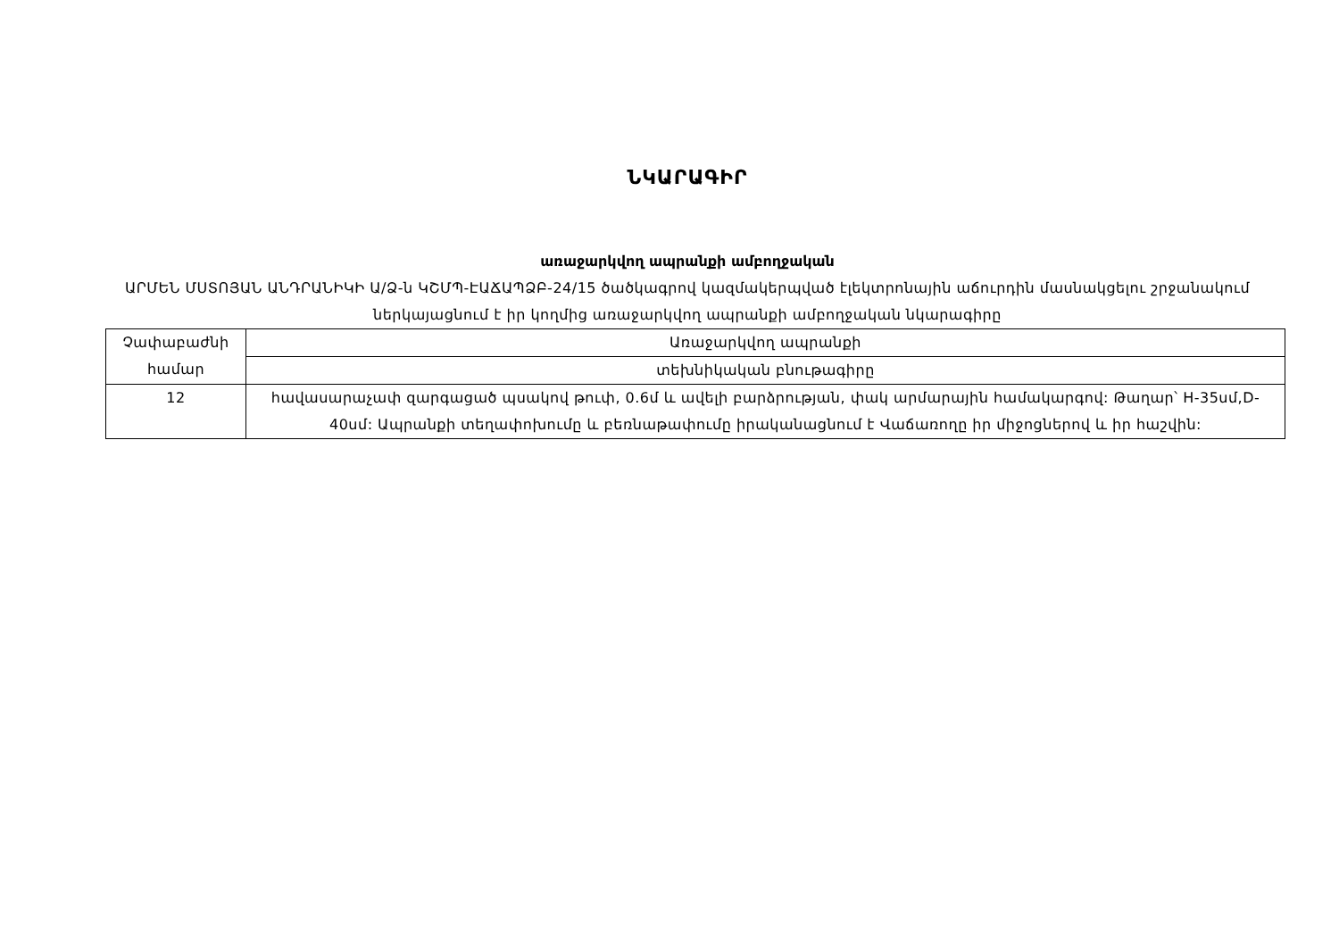ՆԿԱՐԱԳԻՐ
առաջարկվող ապրանքի ամբողջական
ԱՐՄԵՆ ՄՍՏՈՅԱՆ ԱՆԴՐԱՆԻԿԻ Ա/Ձ-ն ԿՇՄՊ-ԷԱՃԱՊՁԲ-24/15 ծածկագրով կազմակերպված էլեկտրոնային աճուրդին մասնակցելու շրջանակում ներկայացնում է իր կողմից առաջարկվող ապրանքի ամբողջական նկարագիրը
| Չափաբաժնի համար | Առաջարկվող ապրանքի |
| --- | --- |
| | տեխնիկական բնութագիրը |
| 12 | հավասարաչափ զարգացած պսակով թուփ, 0.6մ և ավելի բարձրության, փակ արմարային համակարգով: Թաղար՝ H-35սմ,D-40սմ: Ապրանքի տեղափոխումը և բեռնաթափումը իրականացնում է Վաճառողը իր միջոցներով և իր հաշվին: |